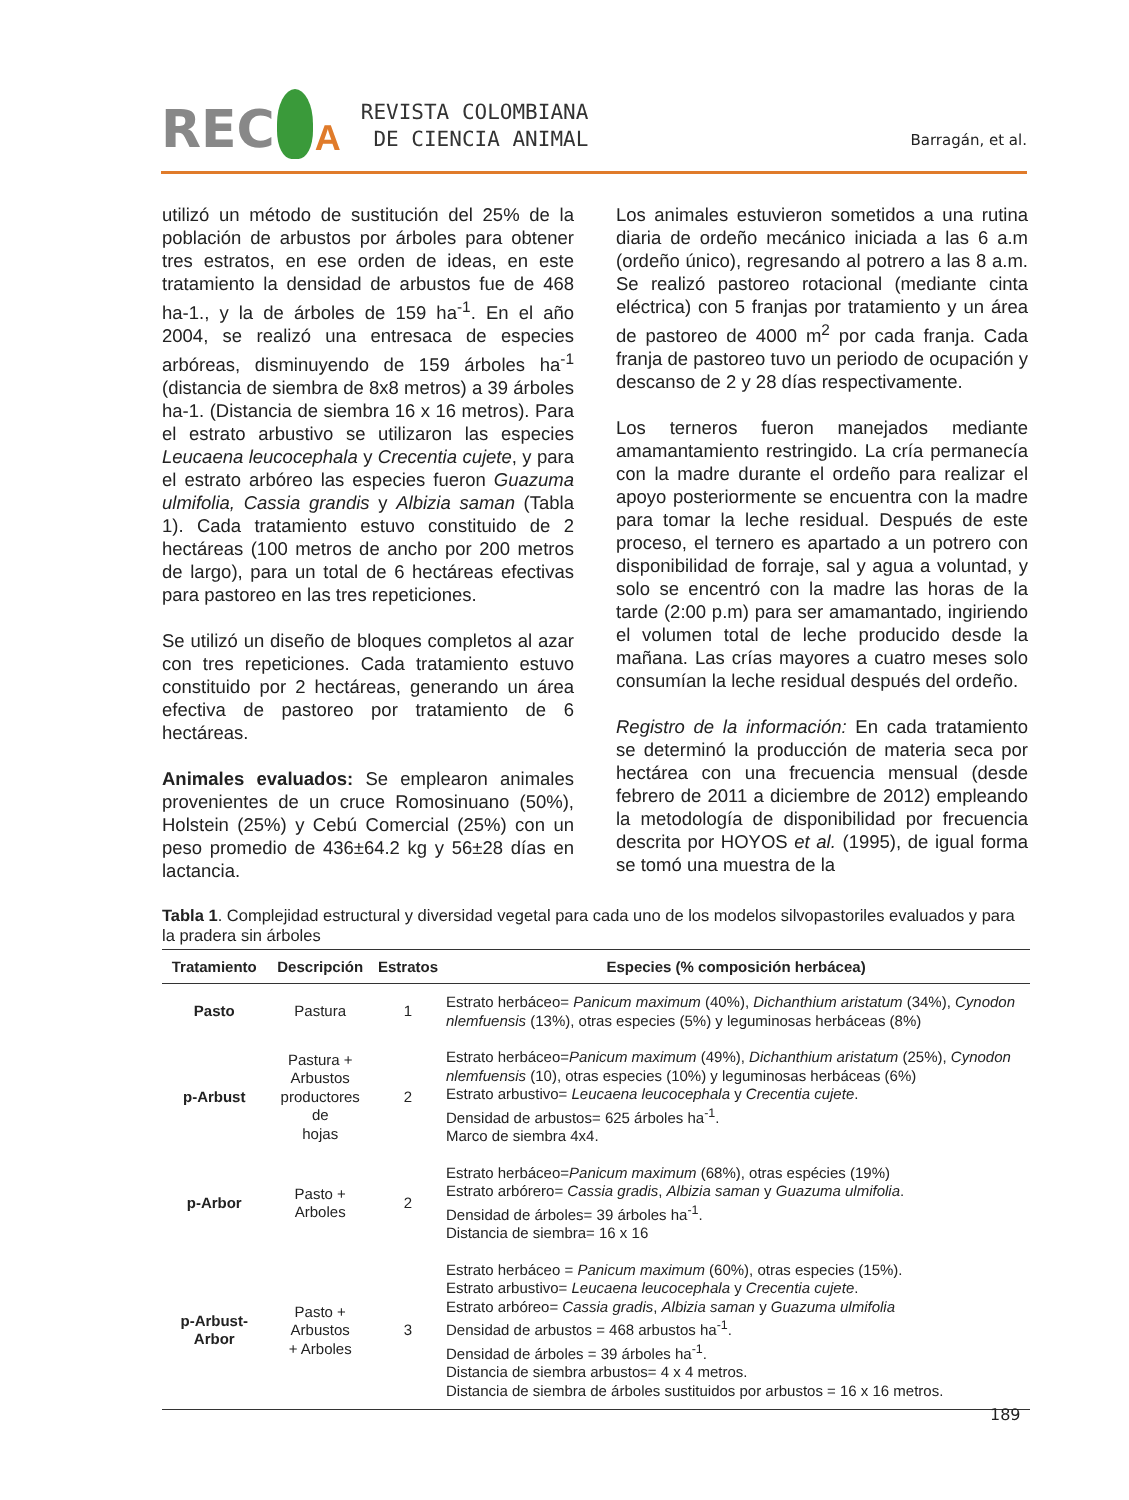REC
A
REVISTA COLOMBIANA
DE CIENCIA ANIMAL
Barragán, et al.
utilizó un método de sustitución del 25% de la población de arbustos por árboles para obtener tres estratos, en ese orden de ideas, en este tratamiento la densidad de arbustos fue de 468 ha-1., y la de árboles de 159 ha<sup>-1</sup>. En el año 2004, se realizó una entresaca de especies arbóreas, disminuyendo de 159 árboles ha<sup>-1</sup> (distancia de siembra de 8x8 metros) a 39 árboles ha-1. (Distancia de siembra 16 x 16 metros). Para el estrato arbustivo se utilizaron las especies Leucaena leucocephala y Crecentia cujete, y para el estrato arbóreo las especies fueron Guazuma ulmifolia, Cassia grandis y Albizia saman (Tabla 1). Cada tratamiento estuvo constituido de 2 hectáreas (100 metros de ancho por 200 metros de largo), para un total de 6 hectáreas efectivas para pastoreo en las tres repeticiones.
Se utilizó un diseño de bloques completos al azar con tres repeticiones. Cada tratamiento estuvo constituido por 2 hectáreas, generando un área efectiva de pastoreo por tratamiento de 6 hectáreas.
Animales evaluados: Se emplearon animales provenientes de un cruce Romosinuano (50%), Holstein (25%) y Cebú Comercial (25%) con un peso promedio de 436±64.2 kg y 56±28 días en lactancia.
Los animales estuvieron sometidos a una rutina diaria de ordeño mecánico iniciada a las 6 a.m (ordeño único), regresando al potrero a las 8 a.m. Se realizó pastoreo rotacional (mediante cinta eléctrica) con 5 franjas por tratamiento y un área de pastoreo de 4000 m<sup>2</sup> por cada franja. Cada franja de pastoreo tuvo un periodo de ocupación y descanso de 2 y 28 días respectivamente.
Los terneros fueron manejados mediante amamantamiento restringido. La cría permanecía con la madre durante el ordeño para realizar el apoyo posteriormente se encuentra con la madre para tomar la leche residual. Después de este proceso, el ternero es apartado a un potrero con disponibilidad de forraje, sal y agua a voluntad, y solo se encentró con la madre las horas de la tarde (2:00 p.m) para ser amamantado, ingiriendo el volumen total de leche producido desde la mañana. Las crías mayores a cuatro meses solo consumían la leche residual después del ordeño.
Registro de la información: En cada tratamiento se determinó la producción de materia seca por hectárea con una frecuencia mensual (desde febrero de 2011 a diciembre de 2012) empleando la metodología de disponibilidad por frecuencia descrita por HOYOS et al. (1995), de igual forma se tomó una muestra de la
Tabla 1. Complejidad estructural y diversidad vegetal para cada uno de los modelos silvopastoriles evaluados y para la pradera sin árboles
| Tratamiento | Descripción | Estratos | Especies (% composición herbácea) |
| --- | --- | --- | --- |
| Pasto | Pastura | 1 | Estrato herbáceo= Panicum maximum (40%), Dichanthium aristatum (34%), Cynodon nlemfuensis (13%), otras especies (5%) y leguminosas herbáceas (8%) |
| p-Arbust | Pastura + Arbustos productores de hojas | 2 | Estrato herbáceo= Panicum maximum (49%), Dichanthium aristatum (25%), Cynodon nlemfuensis (10), otras especies (10%) y leguminosas herbáceas (6%) Estrato arbustivo= Leucaena leucocephala y Crecentia cujete . Densidad de arbustos= 625 árboles ha<sup>-1</sup>. Marco de siembra 4x4. |
| p-Arbor | Pasto + Arboles | 2 | Estrato herbáceo= Panicum maximum (68%), otras espécies (19%) Estrato arbórero= Cassia gradis , Albizia saman y Guazuma ulmifolia . Densidad de árboles= 39 árboles ha<sup>-1</sup>. Distancia de siembra= 16 x 16 |
| p-Arbust-Arbor | Pasto + Arbustos + Arboles | 3 | Estrato herbáceo = Panicum maximum (60%), otras especies (15%). Estrato arbustivo= Leucaena leucocephala y Crecentia cujete . Estrato arbóreo= Cassia gradis , Albizia saman y Guazuma ulmifolia Densidad de arbustos = 468 arbustos ha<sup>-1</sup>. Densidad de árboles = 39 árboles ha<sup>-1</sup>. Distancia de siembra arbustos= 4 x 4 metros. Distancia de siembra de árboles sustituidos por arbustos = 16 x 16 metros. |
189